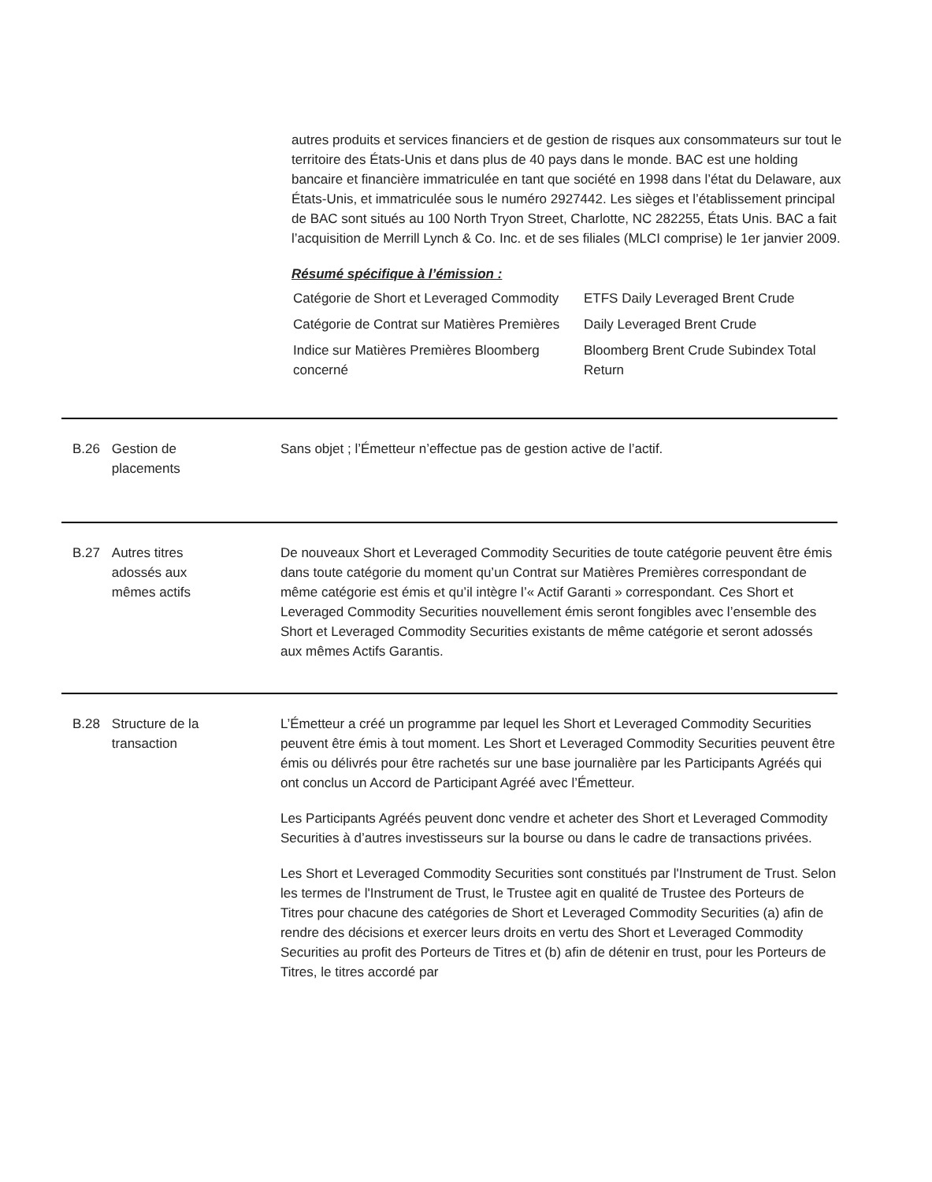autres produits et services financiers et de gestion de risques aux consommateurs sur tout le territoire des États-Unis et dans plus de 40 pays dans le monde. BAC est une holding bancaire et financière immatriculée en tant que société en 1998 dans l’état du Delaware, aux États-Unis, et immatriculée sous le numéro 2927442. Les sièges et l’établissement principal de BAC sont situés au 100 North Tryon Street, Charlotte, NC 282255, États Unis. BAC a fait l’acquisition de Merrill Lynch & Co. Inc. et de ses filiales (MLCI comprise) le 1er janvier 2009.
Résumé spécifique à l’émission :
| Catégorie de Short et Leveraged Commodity | ETFS Daily Leveraged Brent Crude |
| Catégorie de Contrat sur Matières Premières | Daily Leveraged Brent Crude |
| Indice sur Matières Premières Bloomberg concerné | Bloomberg Brent Crude Subindex Total Return |
B.26 Gestion de
placements
Sans objet ; l’Émetteur n’effectue pas de gestion active de l’actif.
B.27 Autres titres
adossés aux
mêmes actifs
De nouveaux Short et Leveraged Commodity Securities de toute catégorie peuvent être émis dans toute catégorie du moment qu’un Contrat sur Matières Premières correspondant de même catégorie est émis et qu’il intègre l’« Actif Garanti » correspondant. Ces Short et Leveraged Commodity Securities nouvellement émis seront fongibles avec l’ensemble des Short et Leveraged Commodity Securities existants de même catégorie et seront adossés aux mêmes Actifs Garantis.
B.28 Structure de la
transaction
L’Émetteur a créé un programme par lequel les Short et Leveraged Commodity Securities peuvent être émis à tout moment. Les Short et Leveraged Commodity Securities peuvent être émis ou délivrés pour être rachetés sur une base journalière par les Participants Agréés qui ont conclus un Accord de Participant Agréé avec l’Émetteur.
Les Participants Agréés peuvent donc vendre et acheter des Short et Leveraged Commodity Securities à d’autres investisseurs sur la bourse ou dans le cadre de transactions privées.
Les Short et Leveraged Commodity Securities sont constitués par l'Instrument de Trust. Selon les termes de l'Instrument de Trust, le Trustee agit en qualité de Trustee des Porteurs de Titres pour chacune des catégories de Short et Leveraged Commodity Securities (a) afin de rendre des décisions et exercer leurs droits en vertu des Short et Leveraged Commodity Securities au profit des Porteurs de Titres et (b) afin de détenir en trust, pour les Porteurs de Titres, le titres accordé par